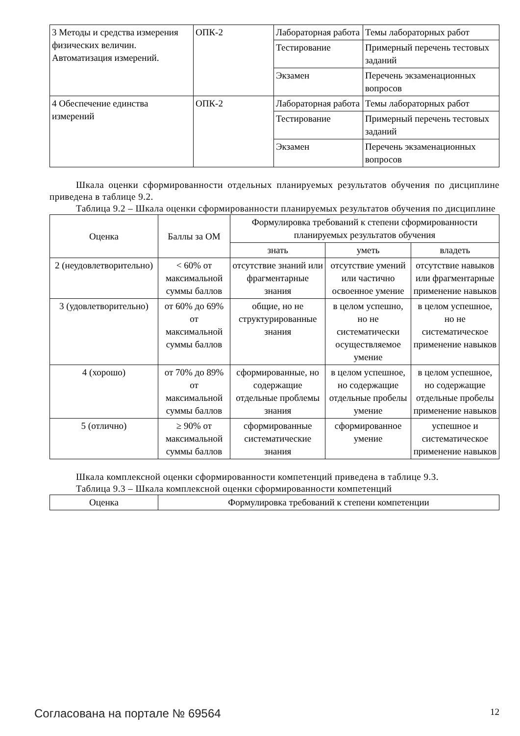| 3 Методы и средства измерения физических величин. Автоматизация измерений. | ОПК-2 | Лабораторная работа | Темы лабораторных работ |
| | | Тестирование | Примерный перечень тестовых заданий |
| | | Экзамен | Перечень экзаменационных вопросов |
| 4 Обеспечение единства измерений | ОПК-2 | Лабораторная работа | Темы лабораторных работ |
| | | Тестирование | Примерный перечень тестовых заданий |
| | | Экзамен | Перечень экзаменационных вопросов |
Шкала оценки сформированности отдельных планируемых результатов обучения по дисциплине приведена в таблице 9.2.
Таблица 9.2 – Шкала оценки сформированности планируемых результатов обучения по дисциплине
| Оценка | Баллы за ОМ | Формулировка требований к степени сформированности планируемых результатов обучения | | |
| --- | --- | --- | --- | --- |
| | | знать | уметь | владеть |
| 2 (неудовлетворительно) | < 60% от максимальной суммы баллов | отсутствие знаний или фрагментарные знания | отсутствие умений или частично освоенное умение | отсутствие навыков или фрагментарные применение навыков |
| 3 (удовлетворительно) | от 60% до 69% от максимальной суммы баллов | общие, но не структурированные знания | в целом успешно, но не систематически осуществляемое умение | в целом успешное, но не систематическое применение навыков |
| 4 (хорошо) | от 70% до 89% от максимальной суммы баллов | сформированные, но содержащие отдельные проблемы знания | в целом успешное, но содержащие отдельные пробелы умение | в целом успешное, но содержащие отдельные пробелы применение навыков |
| 5 (отлично) | ≥ 90% от максимальной суммы баллов | сформированные систематические знания | сформированное умение | успешное и систематическое применение навыков |
Шкала комплексной оценки сформированности компетенций приведена в таблице 9.3.
Таблица 9.3 – Шкала комплексной оценки сформированности компетенций
| Оценка | Формулировка требований к степени компетенции |
| --- | --- |
Согласована на портале № 69564 12